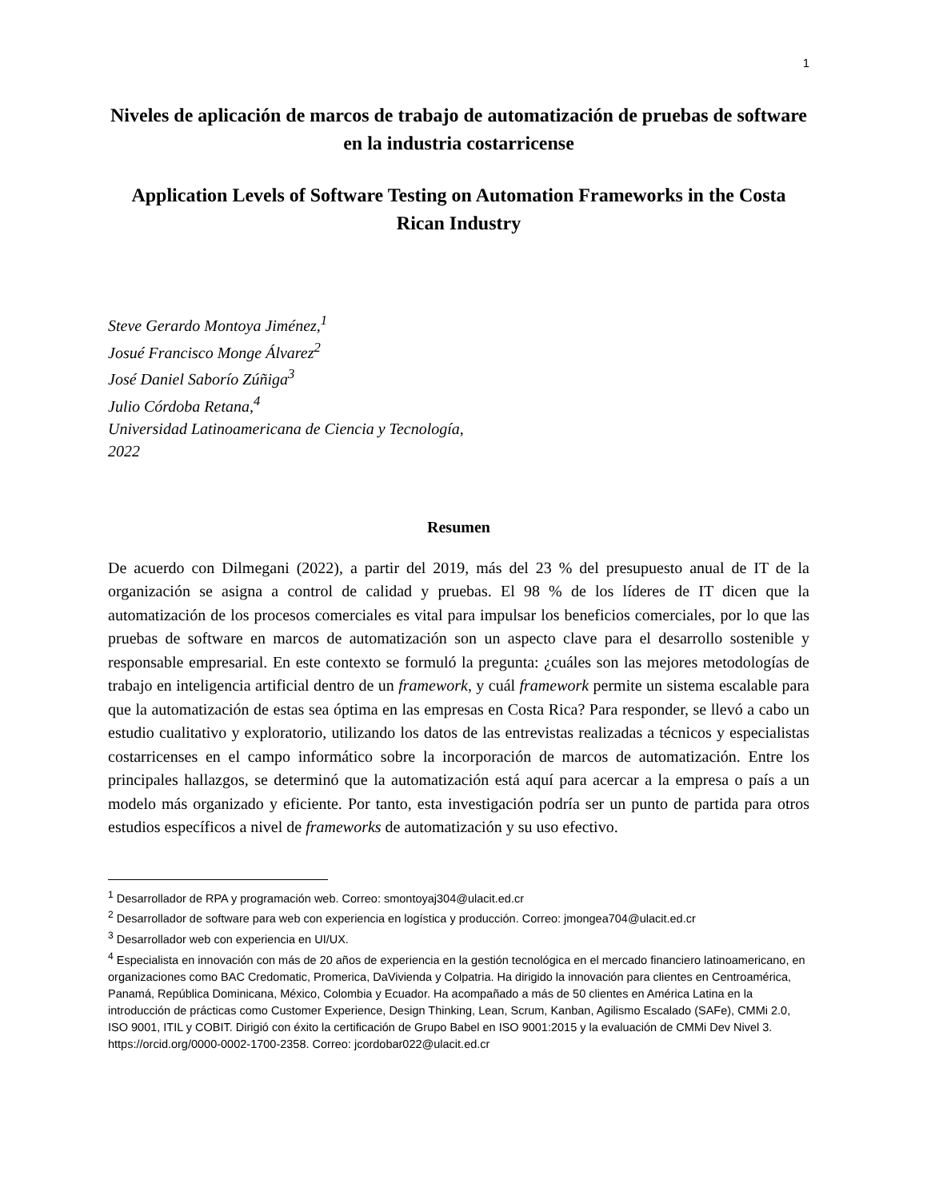1
Niveles de aplicación de marcos de trabajo de automatización de pruebas de software en la industria costarricense
Application Levels of Software Testing on Automation Frameworks in the Costa Rican Industry
Steve Gerardo Montoya Jiménez,<sup>1</sup>
Josué Francisco Monge Álvarez<sup>2</sup>
José Daniel Saborío Zúñiga<sup>3</sup>
Julio Córdoba Retana,<sup>4</sup>
Universidad Latinoamericana de Ciencia y Tecnología,
2022
Resumen
De acuerdo con Dilmegani (2022), a partir del 2019, más del 23 % del presupuesto anual de IT de la organización se asigna a control de calidad y pruebas. El 98 % de los líderes de IT dicen que la automatización de los procesos comerciales es vital para impulsar los beneficios comerciales, por lo que las pruebas de software en marcos de automatización son un aspecto clave para el desarrollo sostenible y responsable empresarial. En este contexto se formuló la pregunta: ¿cuáles son las mejores metodologías de trabajo en inteligencia artificial dentro de un framework, y cuál framework permite un sistema escalable para que la automatización de estas sea óptima en las empresas en Costa Rica? Para responder, se llevó a cabo un estudio cualitativo y exploratorio, utilizando los datos de las entrevistas realizadas a técnicos y especialistas costarricenses en el campo informático sobre la incorporación de marcos de automatización. Entre los principales hallazgos, se determinó que la automatización está aquí para acercar a la empresa o país a un modelo más organizado y eficiente. Por tanto, esta investigación podría ser un punto de partida para otros estudios específicos a nivel de frameworks de automatización y su uso efectivo.
<sup>1</sup> Desarrollador de RPA y programación web. Correo: smontoyaj304@ulacit.ed.cr
<sup>2</sup> Desarrollador de software para web con experiencia en logística y producción. Correo: jmongea704@ulacit.ed.cr
<sup>3</sup> Desarrollador web con experiencia en UI/UX.
<sup>4</sup> Especialista en innovación con más de 20 años de experiencia en la gestión tecnológica en el mercado financiero latinoamericano, en organizaciones como BAC Credomatic, Promerica, DaVivienda y Colpatria. Ha dirigido la innovación para clientes en Centroamérica, Panamá, República Dominicana, México, Colombia y Ecuador. Ha acompañado a más de 50 clientes en América Latina en la introducción de prácticas como Customer Experience, Design Thinking, Lean, Scrum, Kanban, Agilismo Escalado (SAFe), CMMi 2.0, ISO 9001, ITIL y COBIT. Dirigió con éxito la certificación de Grupo Babel en ISO 9001:2015 y la evaluación de CMMi Dev Nivel 3. https://orcid.org/0000-0002-1700-2358. Correo: jcordobar022@ulacit.ed.cr